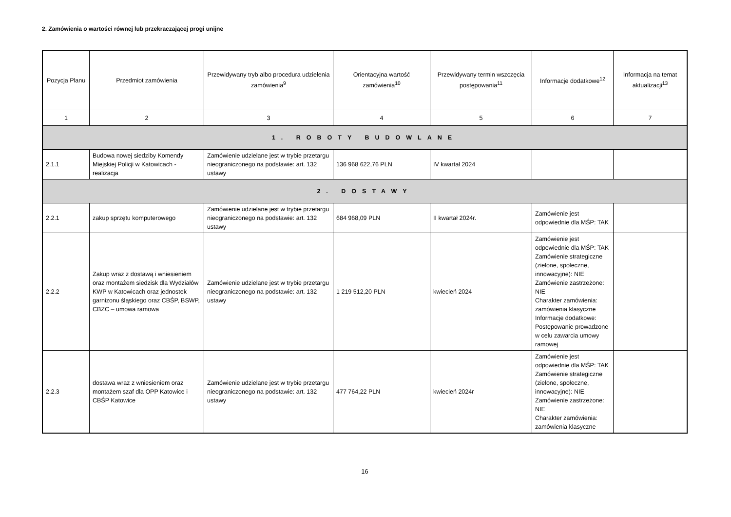2. Zamówienia o wartości równej lub przekraczającej progi unijne
| Pozycja Planu | Przedmiot zamówienia | Przewidywany tryb albo procedura udzielenia zamówienia<sup>9</sup> | Orientacyjna wartość zamówienia<sup>10</sup> | Przewidywany termin wszczęcia postępowania<sup>11</sup> | Informacje dodatkowe<sup>12</sup> | Informacja na temat aktualizacji<sup>13</sup> |
| --- | --- | --- | --- | --- | --- | --- |
| 1 | 2 | 3 | 4 | 5 | 6 | 7 |
| 1. ROBOTY BUDOWLANE | | | | | | |
| 2.1.1 | Budowa nowej siedziby Komendy Miejskiej Policji w Katowicach - realizacja | Zamówienie udzielane jest w trybie przetargu nieograniczonego na podstawie: art. 132 ustawy | 136 968 622,76 PLN | IV kwartał 2024 | | |
| 2. DOSTAWY | | | | | | |
| 2.2.1 | zakup sprzętu komputerowego | Zamówienie udzielane jest w trybie przetargu nieograniczonego na podstawie: art. 132 ustawy | 684 968,09 PLN | II kwartał 2024r. | Zamówienie jest odpowiednie dla MŚP: TAK | |
| 2.2.2 | Zakup wraz z dostawą i wniesieniem oraz montażem siedzisk dla Wydziałów KWP w Katowicach oraz jednostek garnizonu śląskiego oraz CBŚP, BSWP, CBZC – umowa ramowa | Zamówienie udzielane jest w trybie przetargu nieograniczonego na podstawie: art. 132 ustawy | 1 219 512,20 PLN | kwiecień 2024 | Zamówienie jest odpowiednie dla MŚP: TAK Zamówienie strategiczne (zielone, społeczne, innowacyjne): NIE Zamówienie zastrzeżone: NIE Charakter zamówienia: zamówienia klasyczne Informacje dodatkowe: Postępowanie prowadzone w celu zawarcia umowy ramowej | |
| 2.2.3 | dostawa wraz z wniesieniem oraz montażem szaf dla OPP Katowice i CBŚP Katowice | Zamówienie udzielane jest w trybie przetargu nieograniczonego na podstawie: art. 132 ustawy | 477 764,22 PLN | kwiecień 2024r | Zamówienie jest odpowiednie dla MŚP: TAK Zamówienie strategiczne (zielone, społeczne, innowacyjne): NIE Zamówienie zastrzeżone: NIE Charakter zamówienia: zamówienia klasyczne | |
16